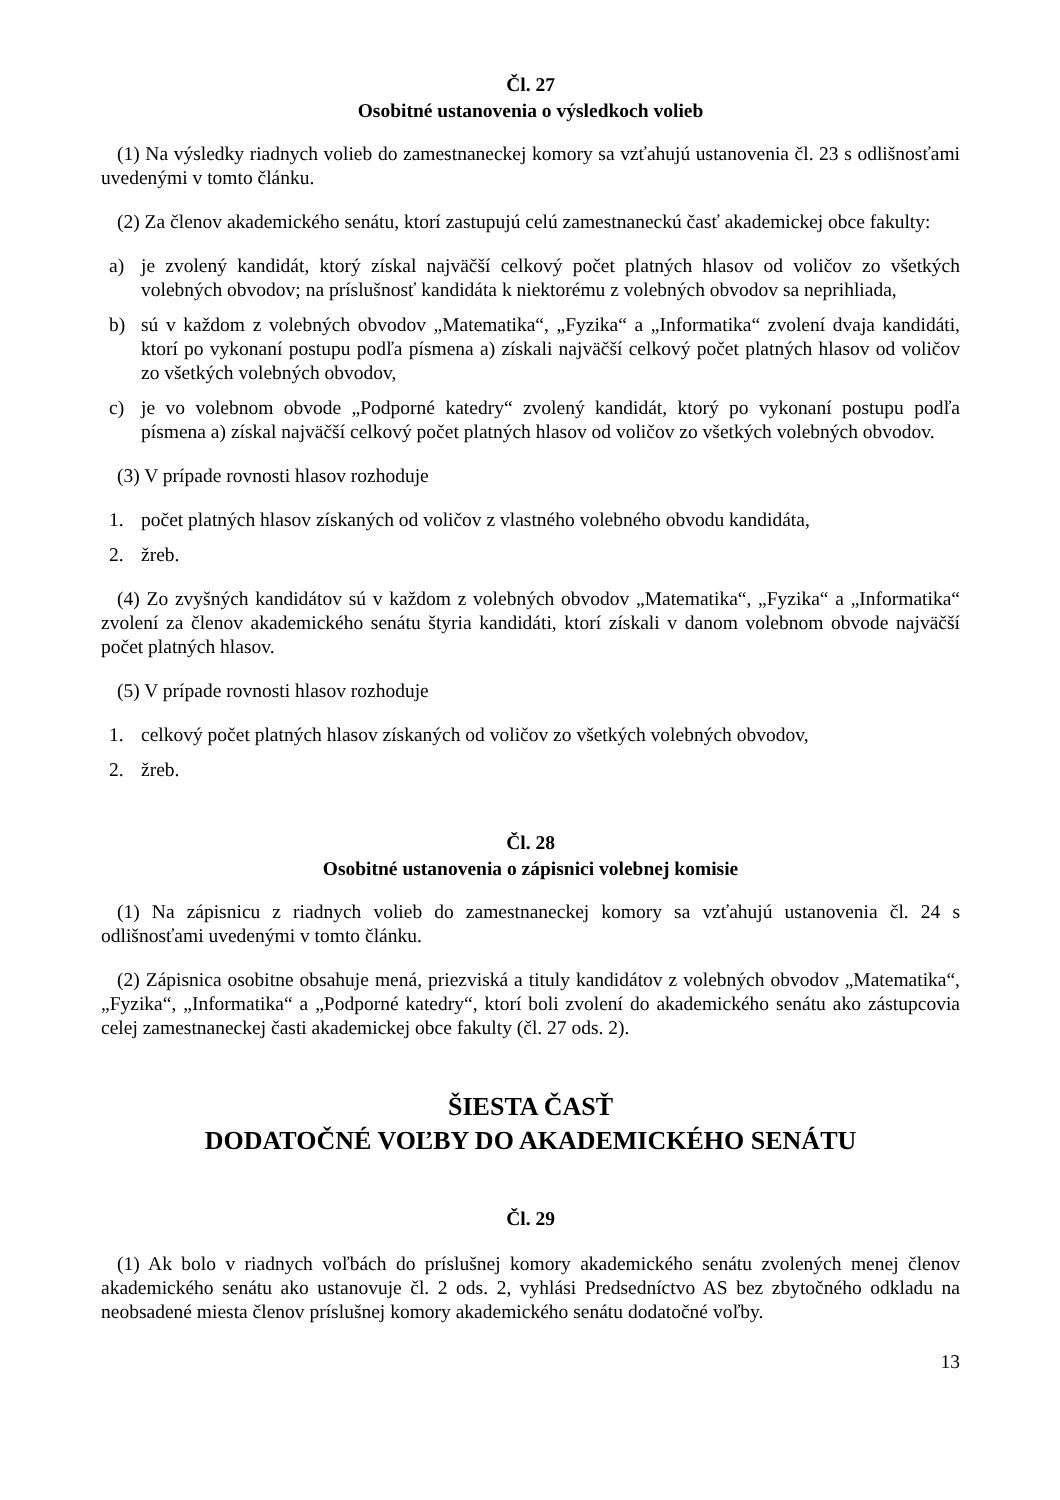Čl. 27
Osobitné ustanovenia o výsledkoch volieb
(1) Na výsledky riadnych volieb do zamestnaneckej komory sa vzťahujú ustanovenia čl. 23 s odlišnosťami uvedenými v tomto článku.
(2) Za členov akademického senátu, ktorí zastupujú celú zamestnaneckú časť akademickej obce fakulty:
a) je zvolený kandidát, ktorý získal najväčší celkový počet platných hlasov od voličov zo všetkých volebných obvodov; na príslušnosť kandidáta k niektorému z volebných obvodov sa neprihliada,
b) sú v každom z volebných obvodov „Matematika“, „Fyzika“ a „Informatika“ zvolení dvaja kandidáti, ktorí po vykonaní postupu podľa písmena a) získali najväčší celkový počet platných hlasov od voličov zo všetkých volebných obvodov,
c) je vo volebnom obvode „Podporné katedry“ zvolený kandidát, ktorý po vykonaní postupu podľa písmena a) získal najväčší celkový počet platných hlasov od voličov zo všetkých volebných obvodov.
(3) V prípade rovnosti hlasov rozhoduje
1. počet platných hlasov získaných od voličov z vlastného volebného obvodu kandidáta,
2. žreb.
(4) Zo zvyšných kandidátov sú v každom z volebných obvodov „Matematika“, „Fyzika“ a „Informatika“ zvolení za členov akademického senátu štyria kandidáti, ktorí získali v danom volebnom obvode najväčší počet platných hlasov.
(5) V prípade rovnosti hlasov rozhoduje
1. celkový počet platných hlasov získaných od voličov zo všetkých volebných obvodov,
2. žreb.
Čl. 28
Osobitné ustanovenia o zápisnici volebnej komisie
(1) Na zápisnicu z riadnych volieb do zamestnaneckej komory sa vzťahujú ustanovenia čl. 24 s odlišnosťami uvedenými v tomto článku.
(2) Zápisnica osobitne obsahuje mená, priezviská a tituly kandidátov z volebných obvodov „Matematika“, „Fyzika“, „Informatika“ a „Podporné katedry“, ktorí boli zvolení do akademického senátu ako zástupcovia celej zamestnaneckej časti akademickej obce fakulty (čl. 27 ods. 2).
ŠIESTA ČASŤ
DODATOČNÉ VOĽBY DO AKADEMICKÉHO SENÁTU
Čl. 29
(1) Ak bolo v riadnych voľbách do príslušnej komory akademického senátu zvolených menej členov akademického senátu ako ustanovuje čl. 2 ods. 2, vyhlási Predsedníctvo AS bez zbytočného odkladu na neobsadené miesta členov príslušnej komory akademického senátu dodatočné voľby.
13